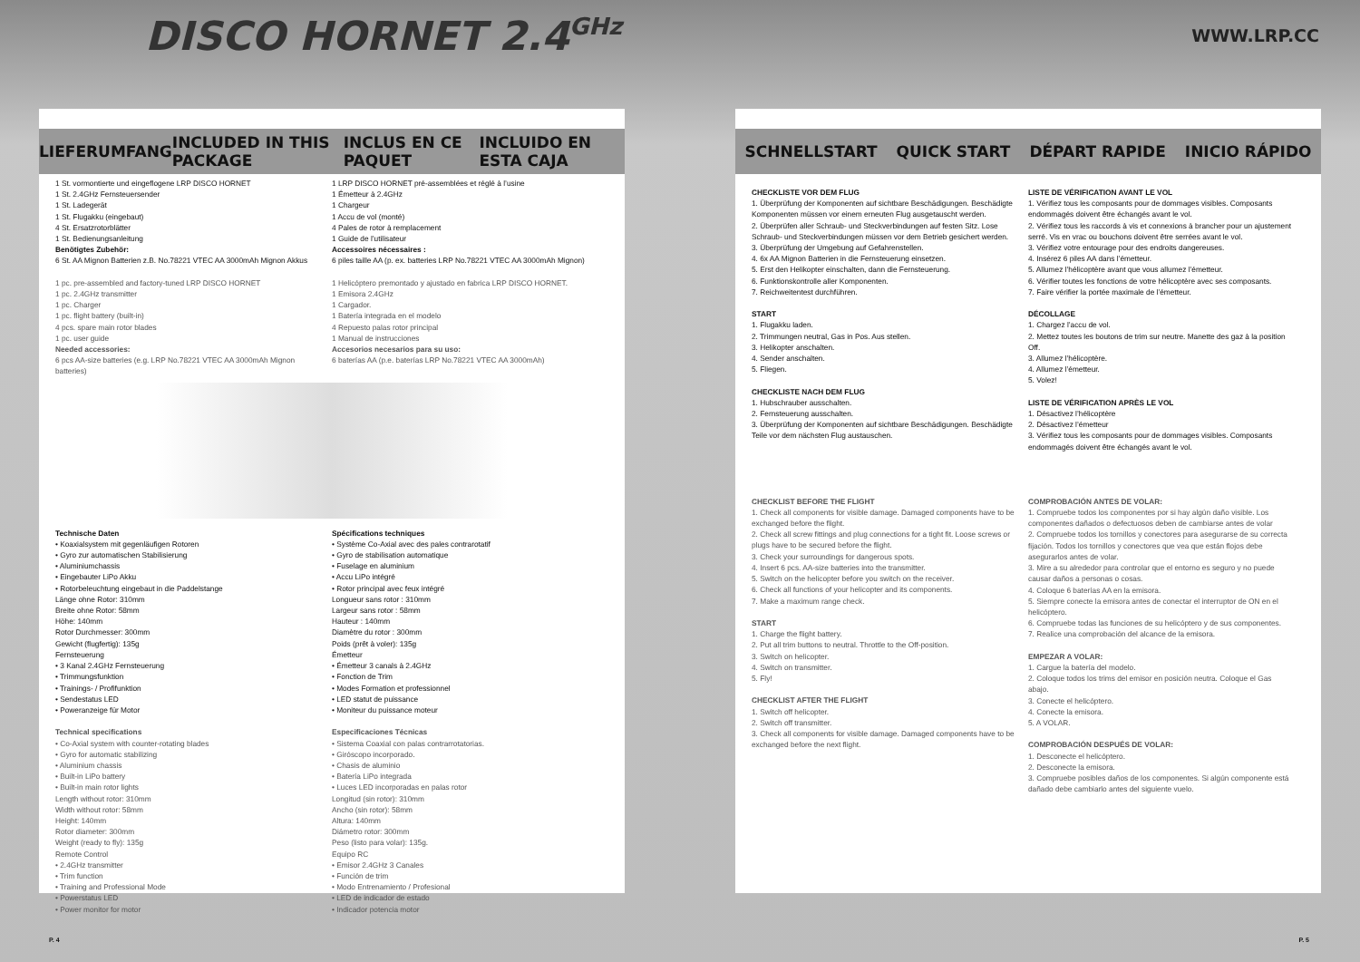DISCO HORNET 2.4GHz
WWW.LRP.CC
LIEFERUMFANG INCLUDED IN THIS PACKAGE INCLUS EN CE PAQUET INCLUIDO EN ESTA CAJA
1 St. vormontierte und eingeflogene LRP DISCO HORNET
1 St. 2.4GHz Fernsteuersender
1 St. Ladegerät
1 St. Flugakku (eingebaut)
4 St. Ersatzrotorblätter
1 St. Bedienungsanleitung
Benötigtes Zubehör:
6 St. AA Mignon Batterien z.B. No.78221 VTEC AA 3000mAh Mignon Akkus
1 pc. pre-assembled and factory-tuned LRP DISCO HORNET
1 pc. 2.4GHz transmitter
1 pc. Charger
1 pc. flight battery (built-in)
4 pcs. spare main rotor blades
1 pc. user guide
Needed accessories:
6 pcs AA-size batteries (e.g. LRP No.78221 VTEC AA 3000mAh Mignon batteries)
1 LRP DISCO HORNET pré-assemblées et réglé à l’usine
1 Émetteur à 2.4GHz
1 Chargeur
1 Accu de vol (monté)
4 Pales de rotor à remplacement
1 Guide de l’utilisateur
Accessoires nécessaires :
6 piles taille AA (p. ex. batteries LRP No.78221 VTEC AA 3000mAh Mignon)
1 Helicóptero premontado y ajustado en fabrica LRP DISCO HORNET.
1 Emisora 2.4GHz
1 Cargador.
1 Batería integrada en el modelo
4 Repuesto palas rotor principal
1 Manual de instrucciones
Accesorios necesarios para su uso:
6 baterías AA (p.e. baterías LRP No.78221 VTEC AA 3000mAh)
Technische Daten
• Koaxialsystem mit gegenläufigen Rotoren
• Gyro zur automatischen Stabilisierung
• Aluminiumchassis
• Eingebauter LiPo Akku
• Rotorbeleuchtung eingebaut in die Paddelstange
Länge ohne Rotor: 310mm
Breite ohne Rotor: 58mm
Höhe: 140mm
Rotor Durchmesser: 300mm
Gewicht (flugfertig): 135g
Fernsteuerung
• 3 Kanal 2.4GHz Fernsteuerung
• Trimmungsfunktion
• Trainings- / Profifunktion
• Sendestatus LED
• Poweranzeige für Motor
Technical specifications
• Co-Axial system with counter-rotating blades
• Gyro for automatic stabilizing
• Aluminium chassis
• Built-in LiPo battery
• Built-in main rotor lights
Length without rotor: 310mm
Width without rotor: 58mm
Height: 140mm
Rotor diameter: 300mm
Weight (ready to fly): 135g
Remote Control
• 2.4GHz transmitter
• Trim function
• Training and Professional Mode
• Powerstatus LED
• Power monitor for motor
Spécifications techniques
• Système Co-Axial avec des pales contrarotatif
• Gyro de stabilisation automatique
• Fuselage en aluminium
• Accu LiPo intégré
• Rotor principal avec feux intégré
Longueur sans rotor : 310mm
Largeur sans rotor : 58mm
Hauteur : 140mm
Diamètre du rotor : 300mm
Poids (prêt à voler): 135g
Émetteur
• Émetteur 3 canals à 2.4GHz
• Fonction de Trim
• Modes Formation et professionnel
• LED statut de puissance
• Moniteur du puissance moteur
Especificaciones Técnicas
• Sistema Coaxial con palas contrarrotatorias.
• Giróscopo incorporado.
• Chasis de aluminio
• Batería LiPo integrada
• Luces LED incorporadas en palas rotor
Longitud (sin rotor): 310mm
Ancho (sin rotor): 58mm
Altura: 140mm
Diámetro rotor: 300mm
Peso (listo para volar): 135g.
Equipo RC
• Emisor 2.4GHz 3 Canales
• Función de trim
• Modo Entrenamiento / Profesional
• LED de indicador de estado
• Indicador potencia motor
SCHNELLSTART QUICK START DÉPART RAPIDE INICIO RÁPIDO
CHECKLISTE VOR DEM FLUG
1. Überprüfung der Komponenten auf sichtbare Beschädigungen. Beschädigte Komponenten müssen vor einem erneuten Flug ausgetauscht werden.
2. Überprüfen aller Schraub- und Steckverbindungen auf festen Sitz. Lose Schraub- und Steckverbindungen müssen vor dem Betrieb gesichert werden.
3. Überprüfung der Umgebung auf Gefahrenstellen.
4. 6x AA Mignon Batterien in die Fernsteuerung einsetzen.
5. Erst den Helikopter einschalten, dann die Fernsteuerung.
6. Funktionskontrolle aller Komponenten.
7. Reichweitentest durchführen.
START
1. Flugakku laden.
2. Trimmungen neutral, Gas in Pos. Aus stellen.
3. Helikopter anschalten.
4. Sender anschalten.
5. Fliegen.
CHECKLISTE NACH DEM FLUG
1. Hubschrauber ausschalten.
2. Fernsteuerung ausschalten.
3. Überprüfung der Komponenten auf sichtbare Beschädigungen. Beschädigte Teile vor dem nächsten Flug austauschen.
CHECKLIST BEFORE THE FLIGHT
1. Check all components for visible damage. Damaged components have to be exchanged before the flight.
2. Check all screw fittings and plug connections for a tight fit. Loose screws or plugs have to be secured before the flight.
3. Check your surroundings for dangerous spots.
4. Insert 6 pcs. AA-size batteries into the transmitter.
5. Switch on the helicopter before you switch on the receiver.
6. Check all functions of your helicopter and its components.
7. Make a maximum range check.
START
1. Charge the flight battery.
2. Put all trim buttons to neutral. Throttle to the Off-position.
3. Switch on helicopter.
4. Switch on transmitter.
5. Fly!
CHECKLIST AFTER THE FLIGHT
1. Switch off helicopter.
2. Switch off transmitter.
3. Check all components for visible damage. Damaged components have to be exchanged before the next flight.
LISTE DE VÉRIFICATION AVANT LE VOL
1. Vérifiez tous les composants pour de dommages visibles. Composants endommagés doivent être échangés avant le vol.
2. Vérifiez tous les raccords à vis et connexions à brancher pour un ajustement serré. Vis en vrac ou bouchons doivent être serrées avant le vol.
3. Vérifiez votre entourage pour des endroits dangereuses.
4. Insérez 6 piles AA dans l’émetteur.
5. Allumez l’hélicoptère avant que vous allumez l’émetteur.
6. Vérifier toutes les fonctions de votre hélicoptère avec ses composants.
7. Faire vérifier la portée maximale de l’émetteur.
DÉCOLLAGE
1. Chargez l’accu de vol.
2. Mettez toutes les boutons de trim sur neutre. Manette des gaz à la position Off.
3. Allumez l’hélicoptère.
4. Allumez l’émetteur.
5. Volez!
LISTE DE VÉRIFICATION APRÈS LE VOL
1. Désactivez l’hélicoptère
2. Désactivez l’émetteur
3. Vérifiez tous les composants pour de dommages visibles. Composants endommagés doivent être échangés avant le vol.
COMPROBACIÓN ANTES DE VOLAR:
1. Compruebe todos los componentes por si hay algún daño visible. Los componentes dañados o defectuosos deben de cambiarse antes de volar
2. Compruebe todos los tornillos y conectores para asegurarse de su correcta fijación. Todos los tornillos y conectores que vea que están flojos debe asegurarlos antes de volar.
3. Mire a su alrededor para controlar que el entorno es seguro y no puede causar daños a personas o cosas.
4. Coloque 6 baterías AA en la emisora.
5. Siempre conecte la emisora antes de conectar el interruptor de ON en el helicóptero.
6. Compruebe todas las funciones de su helicóptero y de sus componentes.
7. Realice una comprobación del alcance de la emisora.
EMPEZAR A VOLAR:
1. Cargue la batería del modelo.
2. Coloque todos los trims del emisor en posición neutra. Coloque el Gas abajo.
3. Conecte el helicóptero.
4. Conecte la emisora.
5. A VOLAR.
COMPROBACIÓN DESPUÉS DE VOLAR:
1. Desconecte el helicóptero.
2. Desconecte la emisora.
3. Compruebe posibles daños de los componentes. Si algún componente está dañado debe cambiarlo antes del siguiente vuelo.
P. 4 P. 5